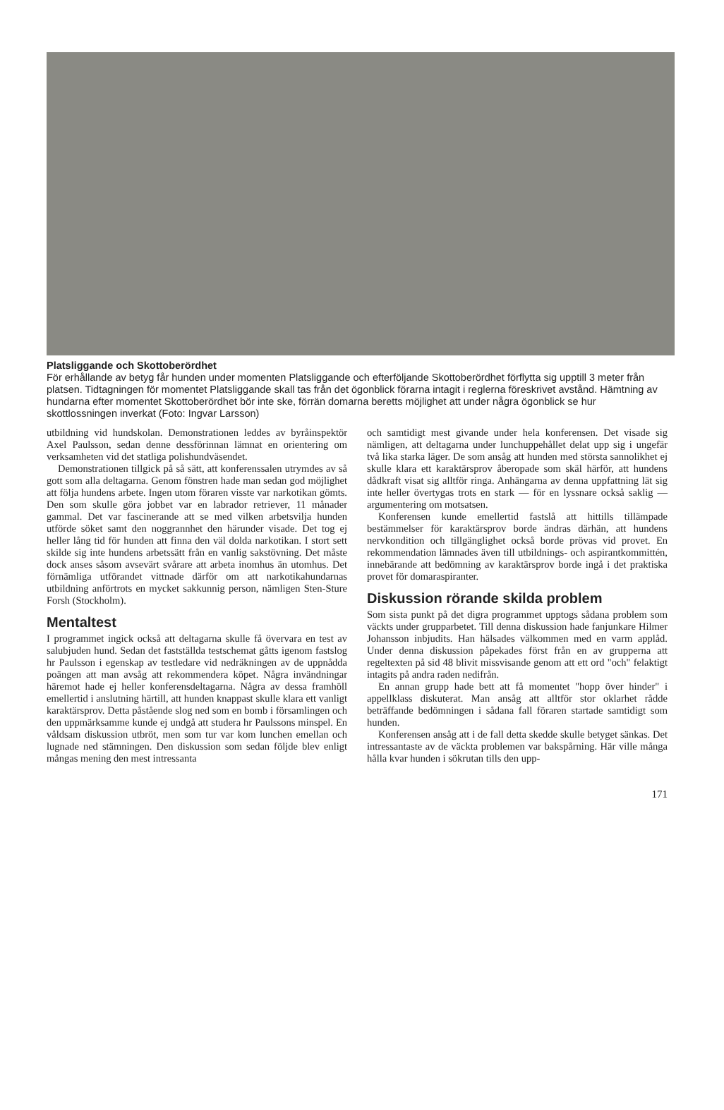Platsliggande och Skottoberördhet
För erhållande av betyg får hunden under momenten Platsliggande och efterföljande Skottoberördhet förflytta sig upptill 3 meter från platsen. Tidtagningen för momentet Platsliggande skall tas från det ögonblick förarna intagit i reglerna föreskrivet avstånd. Hämtning av hundarna efter momentet Skottoberördhet bör inte ske, förrän domarna beretts möjlighet att under några ögonblick se hur skottlossningen inverkat (Foto: Ingvar Larsson)
utbildning vid hundskolan. Demonstrationen leddes av byråinspektör Axel Paulsson, sedan denne dessförinnan lämnat en orientering om verksamheten vid det statliga polishundväsendet.
Demonstrationen tillgick på så sätt, att konferenssalen utrymdes av så gott som alla deltagarna. Genom fönstren hade man sedan god möjlighet att följa hundens arbete. Ingen utom föraren visste var narkotikan gömts. Den som skulle göra jobbet var en labrador retriever, 11 månader gammal. Det var fascinerande att se med vilken arbetsvilja hunden utförde söket samt den noggrannhet den härunder visade. Det tog ej heller lång tid för hunden att finna den väl dolda narkotikan. I stort sett skilde sig inte hundens arbetssätt från en vanlig sakstövning. Det måste dock anses såsom avsevärt svårare att arbeta inomhus än utomhus. Det förnämliga utförandet vittnade därför om att narkotikahundarnas utbildning anförtrots en mycket sakkunnig person, nämligen Sten-Sture Forsh (Stockholm).
Mentaltest
I programmet ingick också att deltagarna skulle få övervara en test av salubjuden hund. Sedan det fastställda testschemat gåtts igenom fastslog hr Paulsson i egenskap av testledare vid nedräkningen av de uppnådda poängen att man avsåg att rekommendera köpet. Några invändningar häremot hade ej heller konferensdeltagarna. Några av dessa framhöll emellertid i anslutning härtill, att hunden knappast skulle klara ett vanligt karaktärsprov. Detta påstående slog ned som en bomb i församlingen och den uppmärksamme kunde ej undgå att studera hr Paulssons minspel. En våldsam diskussion utbröt, men som tur var kom lunchen emellan och lugnade ned stämningen. Den diskussion som sedan följde blev enligt mångas mening den mest intressanta
och samtidigt mest givande under hela konferensen. Det visade sig nämligen, att deltagarna under lunchuppehållet delat upp sig i ungefär två lika starka läger. De som ansåg att hunden med största sannolikhet ej skulle klara ett karaktärsprov åberopade som skäl härför, att hundens dådkraft visat sig alltför ringa. Anhängarna av denna uppfattning lät sig inte heller övertygas trots en stark — för en lyssnare också saklig — argumentering om motsatsen.
Konferensen kunde emellertid fastslå att hittills tillämpade bestämmelser för karaktärsprov borde ändras därhän, att hundens nervkondition och tillgänglighet också borde prövas vid provet. En rekommendation lämnades även till utbildnings- och aspirantkommittén, innebärande att bedömning av karaktärsprov borde ingå i det praktiska provet för domaraspiranter.
Diskussion rörande skilda problem
Som sista punkt på det digra programmet upptogs sådana problem som väckts under grupparbetet. Till denna diskussion hade fanjunkare Hilmer Johansson inbjudits. Han hälsades välkommen med en varm applåd. Under denna diskussion påpekades först från en av grupperna att regeltexten på sid 48 blivit missvisande genom att ett ord "och" felaktigt intagits på andra raden nedifrån.
En annan grupp hade bett att få momentet "hopp över hinder" i appellklass diskuterat. Man ansåg att alltför stor oklarhet rådde beträffande bedömningen i sådana fall föraren startade samtidigt som hunden.
Konferensen ansåg att i de fall detta skedde skulle betyget sänkas. Det intressantaste av de väckta problemen var bakspårning. Här ville många hålla kvar hunden i sökrutan tills den upp-
171